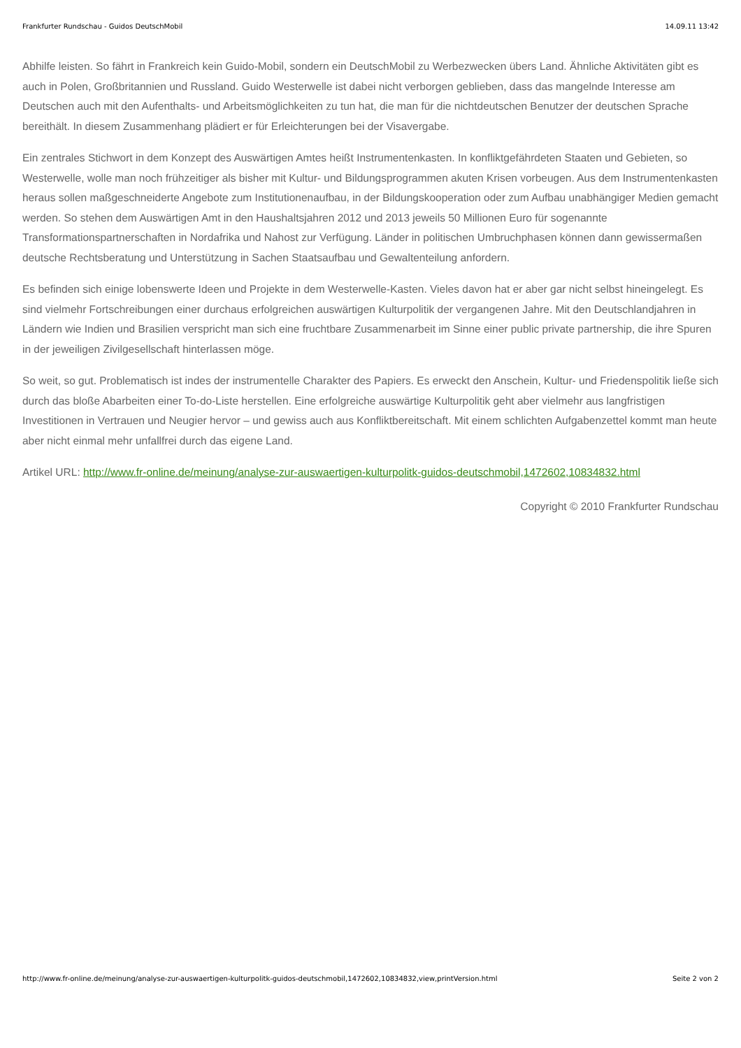Frankfurter Rundschau - Guidos DeutschMobil 14.09.11 13:42
Abhilfe leisten. So fährt in Frankreich kein Guido-Mobil, sondern ein DeutschMobil zu Werbezwecken übers Land. Ähnliche Aktivitäten gibt es auch in Polen, Großbritannien und Russland. Guido Westerwelle ist dabei nicht verborgen geblieben, dass das mangelnde Interesse am Deutschen auch mit den Aufenthalts- und Arbeitsmöglichkeiten zu tun hat, die man für die nichtdeutschen Benutzer der deutschen Sprache bereithält. In diesem Zusammenhang plädiert er für Erleichterungen bei der Visavergabe.
Ein zentrales Stichwort in dem Konzept des Auswärtigen Amtes heißt Instrumentenkasten. In konfliktgefährdeten Staaten und Gebieten, so Westerwelle, wolle man noch frühzeitiger als bisher mit Kultur- und Bildungsprogrammen akuten Krisen vorbeugen. Aus dem Instrumentenkasten heraus sollen maßgeschneiderte Angebote zum Institutionenaufbau, in der Bildungskooperation oder zum Aufbau unabhängiger Medien gemacht werden. So stehen dem Auswärtigen Amt in den Haushaltsjahren 2012 und 2013 jeweils 50 Millionen Euro für sogenannte Transformationspartnerschaften in Nordafrika und Nahost zur Verfügung. Länder in politischen Umbruchphasen können dann gewissermaßen deutsche Rechtsberatung und Unterstützung in Sachen Staatsaufbau und Gewaltenteilung anfordern.
Es befinden sich einige lobenswerte Ideen und Projekte in dem Westerwelle-Kasten. Vieles davon hat er aber gar nicht selbst hineingelegt. Es sind vielmehr Fortschreibungen einer durchaus erfolgreichen auswärtigen Kulturpolitik der vergangenen Jahre. Mit den Deutschlandjahren in Ländern wie Indien und Brasilien verspricht man sich eine fruchtbare Zusammenarbeit im Sinne einer public private partnership, die ihre Spuren in der jeweiligen Zivilgesellschaft hinterlassen möge.
So weit, so gut. Problematisch ist indes der instrumentelle Charakter des Papiers. Es erweckt den Anschein, Kultur- und Friedenspolitik ließe sich durch das bloße Abarbeiten einer To-do-Liste herstellen. Eine erfolgreiche auswärtige Kulturpolitik geht aber vielmehr aus langfristigen Investitionen in Vertrauen und Neugier hervor – und gewiss auch aus Konfliktbereitschaft. Mit einem schlichten Aufgabenzettel kommt man heute aber nicht einmal mehr unfallfrei durch das eigene Land.
Artikel URL: http://www.fr-online.de/meinung/analyse-zur-auswaertigen-kulturpolitk-guidos-deutschmobil,1472602,10834832.html
Copyright © 2010 Frankfurter Rundschau
http://www.fr-online.de/meinung/analyse-zur-auswaertigen-kulturpolitk-guidos-deutschmobil,1472602,10834832,view,printVersion.html Seite 2 von 2